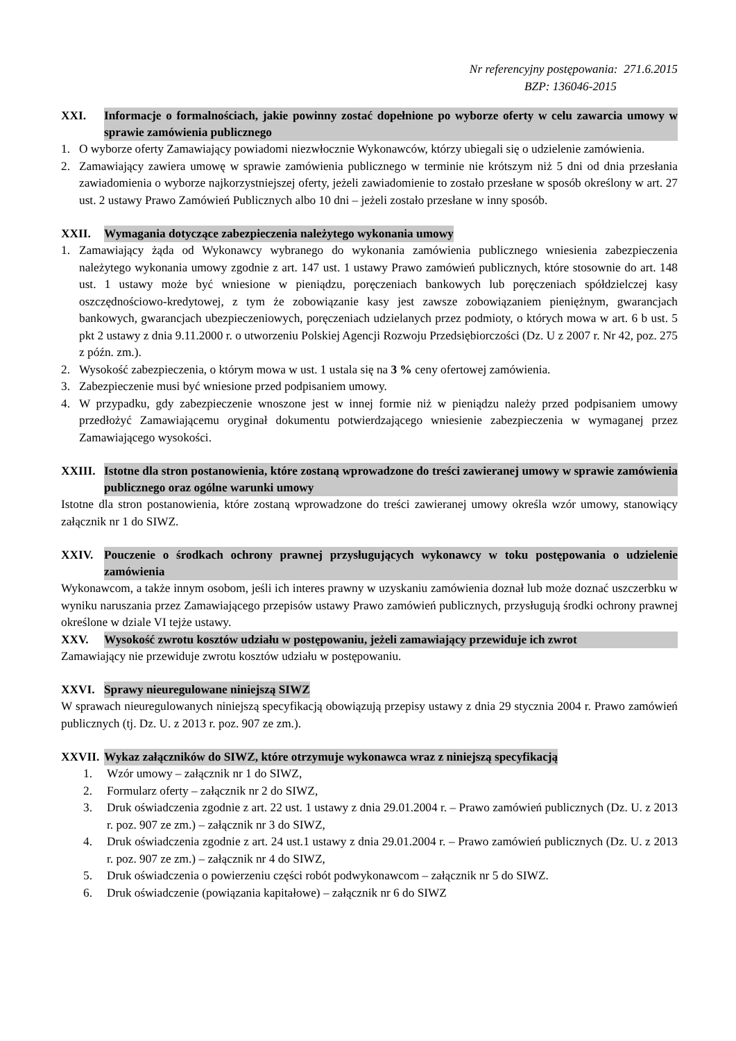Nr referencyjny postępowania: 271.6.2015
BZP: 136046-2015
XXI. Informacje o formalnościach, jakie powinny zostać dopełnione po wyborze oferty w celu zawarcia umowy w sprawie zamówienia publicznego
1. O wyborze oferty Zamawiający powiadomi niezwłocznie Wykonawców, którzy ubiegali się o udzielenie zamówienia.
2. Zamawiający zawiera umowę w sprawie zamówienia publicznego w terminie nie krótszym niż 5 dni od dnia przesłania zawiadomienia o wyborze najkorzystniejszej oferty, jeżeli zawiadomienie to zostało przesłane w sposób określony w art. 27 ust. 2 ustawy Prawo Zamówień Publicznych albo 10 dni – jeżeli zostało przesłane w inny sposób.
XXII. Wymagania dotyczące zabezpieczenia należytego wykonania umowy
1. Zamawiający żąda od Wykonawcy wybranego do wykonania zamówienia publicznego wniesienia zabezpieczenia należytego wykonania umowy zgodnie z art. 147 ust. 1 ustawy Prawo zamówień publicznych, które stosownie do art. 148 ust. 1 ustawy może być wniesione w pieniądzu, poręczeniach bankowych lub poręczeniach spółdzielczej kasy oszczędnościowo-kredytowej, z tym że zobowiązanie kasy jest zawsze zobowiązaniem pieniężnym, gwarancjach bankowych, gwarancjach ubezpieczeniowych, poręczeniach udzielanych przez podmioty, o których mowa w art. 6 b ust. 5 pkt 2 ustawy z dnia 9.11.2000 r. o utworzeniu Polskiej Agencji Rozwoju Przedsiębiorczości (Dz. U z 2007 r. Nr 42, poz. 275 z późn. zm.).
2. Wysokość zabezpieczenia, o którym mowa w ust. 1 ustala się na 3 % ceny ofertowej zamówienia.
3. Zabezpieczenie musi być wniesione przed podpisaniem umowy.
4. W przypadku, gdy zabezpieczenie wnoszone jest w innej formie niż w pieniądzu należy przed podpisaniem umowy przedłożyć Zamawiającemu oryginał dokumentu potwierdzającego wniesienie zabezpieczenia w wymaganej przez Zamawiającego wysokości.
XXIII. Istotne dla stron postanowienia, które zostaną wprowadzone do treści zawieranej umowy w sprawie zamówienia publicznego oraz ogólne warunki umowy
Istotne dla stron postanowienia, które zostaną wprowadzone do treści zawieranej umowy określa wzór umowy, stanowiący załącznik nr 1 do SIWZ.
XXIV. Pouczenie o środkach ochrony prawnej przysługujących wykonawcy w toku postępowania o udzielenie zamówienia
Wykonawcom, a także innym osobom, jeśli ich interes prawny w uzyskaniu zamówienia doznał lub może doznać uszczerbku w wyniku naruszania przez Zamawiającego przepisów ustawy Prawo zamówień publicznych, przysługują środki ochrony prawnej określone w dziale VI tejże ustawy.
XXV. Wysokość zwrotu kosztów udziału w postępowaniu, jeżeli zamawiający przewiduje ich zwrot
Zamawiający nie przewiduje zwrotu kosztów udziału w postępowaniu.
XXVI. Sprawy nieuregulowane niniejszą SIWZ
W sprawach nieuregulowanych niniejszą specyfikacją obowiązują przepisy ustawy z dnia 29 stycznia 2004 r. Prawo zamówień publicznych (tj. Dz. U. z 2013 r. poz. 907 ze zm.).
XXVII. Wykaz załączników do SIWZ, które otrzymuje wykonawca wraz z niniejszą specyfikacją
1. Wzór umowy – załącznik nr 1 do SIWZ,
2. Formularz oferty – załącznik nr 2 do SIWZ,
3. Druk oświadczenia zgodnie z art. 22 ust. 1 ustawy z dnia 29.01.2004 r. – Prawo zamówień publicznych (Dz. U. z 2013 r. poz. 907 ze zm.) – załącznik nr 3 do SIWZ,
4. Druk oświadczenia zgodnie z art. 24 ust.1 ustawy z dnia 29.01.2004 r. – Prawo zamówień publicznych (Dz. U. z 2013 r. poz. 907 ze zm.) – załącznik nr 4 do SIWZ,
5. Druk oświadczenia o powierzeniu części robót podwykonawcom – załącznik nr 5 do SIWZ.
6. Druk oświadczenie (powiązania kapitałowe) – załącznik nr 6 do SIWZ